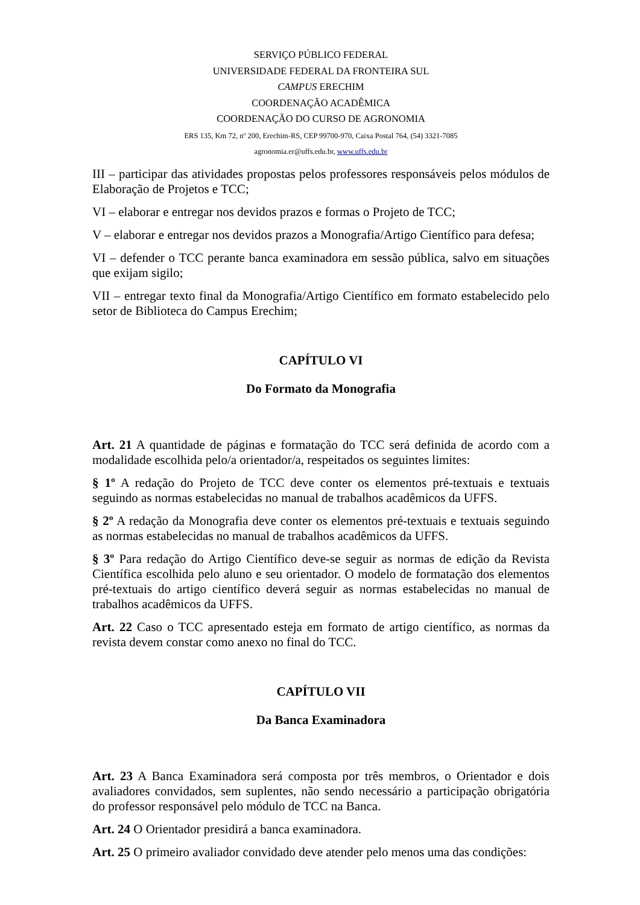SERVIÇO PÚBLICO FEDERAL
UNIVERSIDADE FEDERAL DA FRONTEIRA SUL
CAMPUS ERECHIM
COORDENAÇÃO ACADÊMICA
COORDENAÇÃO DO CURSO DE AGRONOMIA
ERS 135, Km 72, nº 200, Erechim-RS, CEP 99700-970, Caixa Postal 764, (54) 3321-7085
agronomia.er@uffs.edu.br, www.uffs.edu.br
III – participar das atividades propostas pelos professores responsáveis pelos módulos de Elaboração de Projetos e TCC;
VI – elaborar e entregar nos devidos prazos e formas o Projeto de TCC;
V – elaborar e entregar nos devidos prazos a Monografia/Artigo Científico para defesa;
VI – defender o TCC perante banca examinadora em sessão pública, salvo em situações que exijam sigilo;
VII – entregar texto final da Monografia/Artigo Científico em formato estabelecido pelo setor de Biblioteca do Campus Erechim;
CAPÍTULO VI
Do Formato da Monografia
Art. 21 A quantidade de páginas e formatação do TCC será definida de acordo com a modalidade escolhida pelo/a orientador/a, respeitados os seguintes limites:
§ 1º A redação do Projeto de TCC deve conter os elementos pré-textuais e textuais seguindo as normas estabelecidas no manual de trabalhos acadêmicos da UFFS.
§ 2º A redação da Monografia deve conter os elementos pré-textuais e textuais seguindo as normas estabelecidas no manual de trabalhos acadêmicos da UFFS.
§ 3º Para redação do Artigo Científico deve-se seguir as normas de edição da Revista Científica escolhida pelo aluno e seu orientador. O modelo de formatação dos elementos pré-textuais do artigo científico deverá seguir as normas estabelecidas no manual de trabalhos acadêmicos da UFFS.
Art. 22 Caso o TCC apresentado esteja em formato de artigo científico, as normas da revista devem constar como anexo no final do TCC.
CAPÍTULO VII
Da Banca Examinadora
Art. 23 A Banca Examinadora será composta por três membros, o Orientador e dois avaliadores convidados, sem suplentes, não sendo necessário a participação obrigatória do professor responsável pelo módulo de TCC na Banca.
Art. 24 O Orientador presidirá a banca examinadora.
Art. 25 O primeiro avaliador convidado deve atender pelo menos uma das condições: